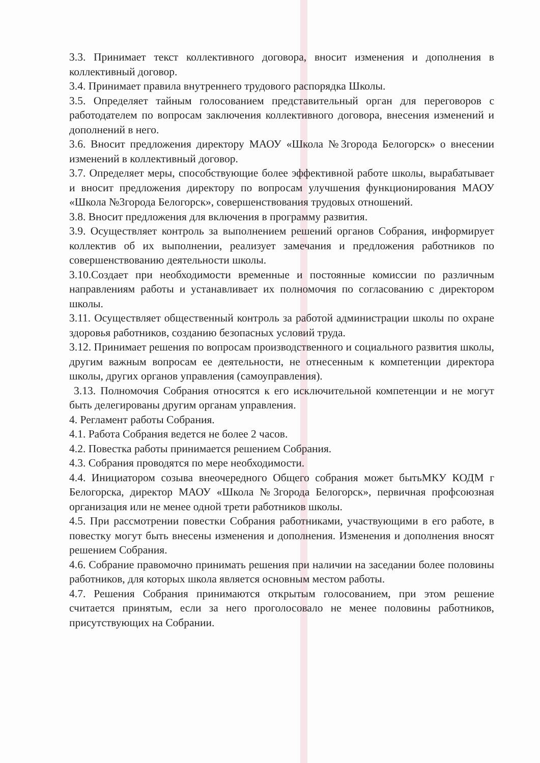3.3. Принимает текст коллективного договора, вносит изменения и дополнения в коллективный договор.
3.4. Принимает правила внутреннего трудового распорядка Школы.
3.5. Определяет тайным голосованием представительный орган для переговоров с работодателем по вопросам заключения коллективного договора, внесения изменений и дополнений в него.
3.6. Вносит предложения директору МАОУ «Школа №3города Белогорск» о внесении изменений в коллективный договор.
3.7. Определяет меры, способствующие более эффективной работе школы, вырабатывает и вносит предложения директору по вопросам улучшения функционирования МАОУ «Школа №3города Белогорск», совершенствования трудовых отношений.
3.8. Вносит предложения для включения в программу развития.
3.9. Осуществляет контроль за выполнением решений органов Собрания, информирует коллектив об их выполнении, реализует замечания и предложения работников по совершенствованию деятельности школы.
3.10.Создает при необходимости временные и постоянные комиссии по различным направлениям работы и устанавливает их полномочия по согласованию с директором школы.
3.11. Осуществляет общественный контроль за работой администрации школы по охране здоровья работников, созданию безопасных условий труда.
3.12. Принимает решения по вопросам производственного и социального развития школы, другим важным вопросам ее деятельности, не отнесенным к компетенции директора школы, других органов управления (самоуправления).
3.13. Полномочия Собрания относятся к его исключительной компетенции и не могут быть делегированы другим органам управления.
4. Регламент работы Собрания.
4.1. Работа Собрания ведется не более 2 часов.
4.2. Повестка работы принимается решением Собрания.
4.3. Собрания проводятся по мере необходимости.
4.4. Инициатором созыва внеочередного Общего собрания может бытьМКУ КОДМ г Белогорска, директор МАОУ «Школа №3города Белогорск», первичная профсоюзная организация или не менее одной трети работников школы.
4.5. При рассмотрении повестки Собрания работниками, участвующими в его работе, в повестку могут быть внесены изменения и дополнения. Изменения и дополнения вносят решением Собрания.
4.6. Собрание правомочно принимать решения при наличии на заседании более половины работников, для которых школа является основным местом работы.
4.7. Решения Собрания принимаются открытым голосованием, при этом решение считается принятым, если за него проголосовало не менее половины работников, присутствующих на Собрании.